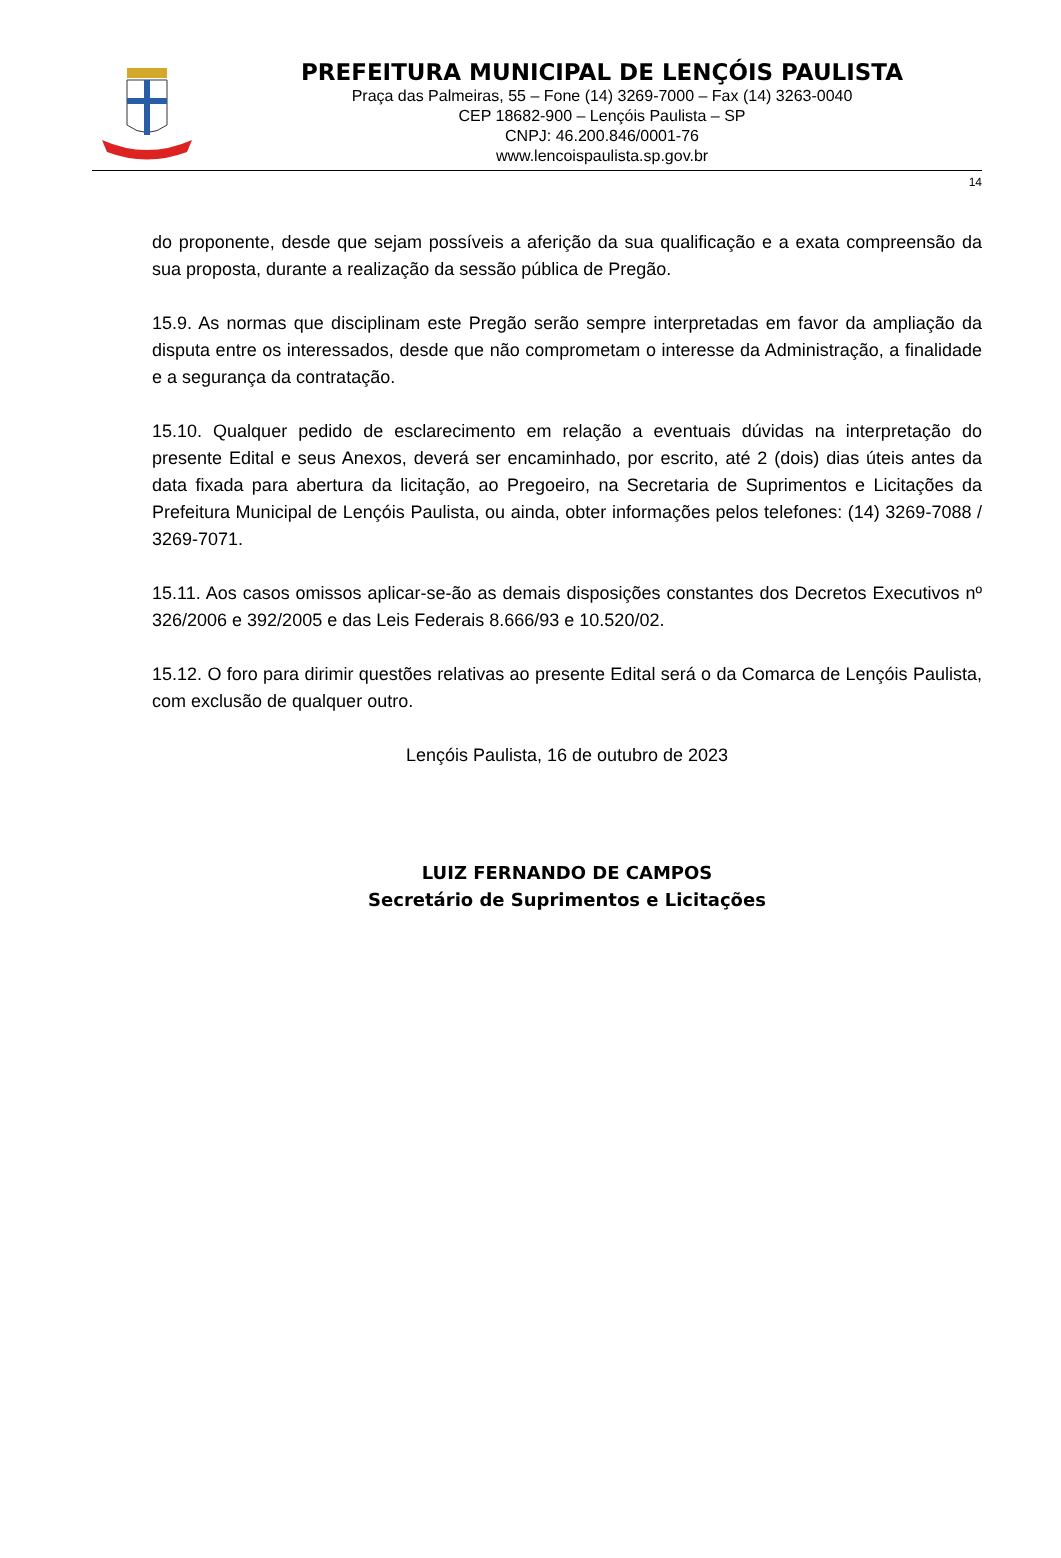PREFEITURA MUNICIPAL DE LENÇÓIS PAULISTA
Praça das Palmeiras, 55 – Fone (14) 3269-7000 – Fax (14) 3263-0040
CEP 18682-900 – Lençóis Paulista – SP
CNPJ: 46.200.846/0001-76
www.lencoispaulista.sp.gov.br
14
do proponente, desde que sejam possíveis a aferição da sua qualificação e a exata compreensão da sua proposta, durante a realização da sessão pública de Pregão.
15.9. As normas que disciplinam este Pregão serão sempre interpretadas em favor da ampliação da disputa entre os interessados, desde que não comprometam o interesse da Administração, a finalidade e a segurança da contratação.
15.10. Qualquer pedido de esclarecimento em relação a eventuais dúvidas na interpretação do presente Edital e seus Anexos, deverá ser encaminhado, por escrito, até 2 (dois) dias úteis antes da data fixada para abertura da licitação, ao Pregoeiro, na Secretaria de Suprimentos e Licitações da Prefeitura Municipal de Lençóis Paulista, ou ainda, obter informações pelos telefones: (14) 3269-7088 / 3269-7071.
15.11. Aos casos omissos aplicar-se-ão as demais disposições constantes dos Decretos Executivos nº 326/2006 e 392/2005 e das Leis Federais 8.666/93 e 10.520/02.
15.12. O foro para dirimir questões relativas ao presente Edital será o da Comarca de Lençóis Paulista, com exclusão de qualquer outro.
Lençóis Paulista, 16 de outubro de 2023
LUIZ FERNANDO DE CAMPOS
Secretário de Suprimentos e Licitações